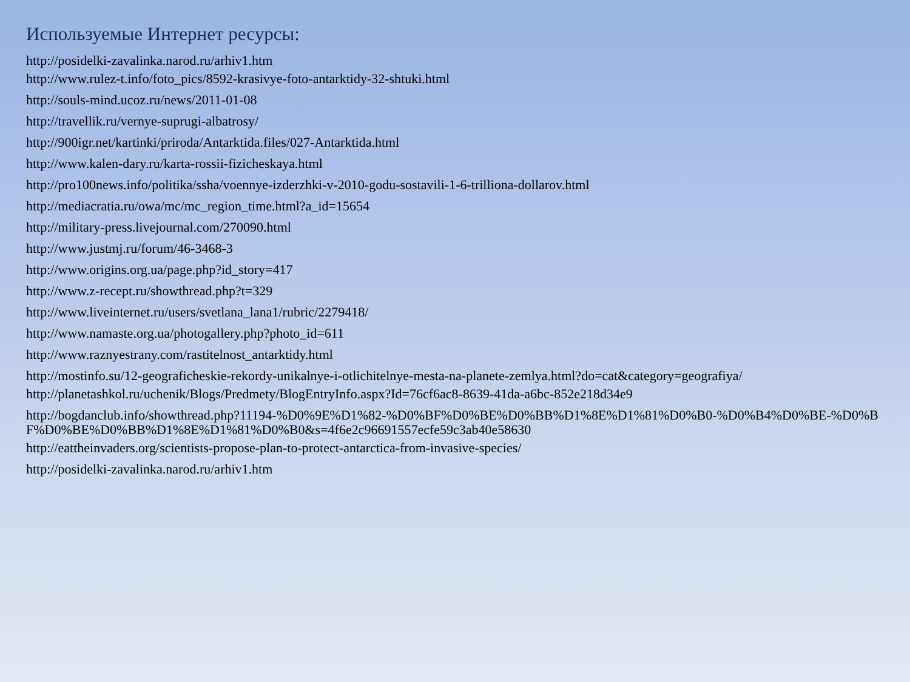Используемые Интернет ресурсы:
http://posidelki-zavalinka.narod.ru/arhiv1.htm
http://www.rulez-t.info/foto_pics/8592-krasivye-foto-antarktidy-32-shtuki.html
http://souls-mind.ucoz.ru/news/2011-01-08
http://travellik.ru/vernye-suprugi-albatrosy/
http://900igr.net/kartinki/priroda/Antarktida.files/027-Antarktida.html
http://www.kalen-dary.ru/karta-rossii-fizicheskaya.html
http://pro100news.info/politika/ssha/voennye-izderzhki-v-2010-godu-sostavili-1-6-trilliona-dollarov.html
http://mediacratia.ru/owa/mc/mc_region_time.html?a_id=15654
http://military-press.livejournal.com/270090.html
http://www.justmj.ru/forum/46-3468-3
http://www.origins.org.ua/page.php?id_story=417
http://www.z-recept.ru/showthread.php?t=329
http://www.liveinternet.ru/users/svetlana_lana1/rubric/2279418/
http://www.namaste.org.ua/photogallery.php?photo_id=611
http://www.raznyestrany.com/rastitelnost_antarktidy.html
http://mostinfo.su/12-geograficheskie-rekordy-unikalnye-i-otlichitelnye-mesta-na-planete-zemlya.html?do=cat&category=geografiya/
http://planetashkol.ru/uchenik/Blogs/Predmety/BlogEntryInfo.aspx?Id=76cf6ac8-8639-41da-a6bc-852e218d34e9
http://bogdanclub.info/showthread.php?11194-%D0%9E%D1%82-%D0%BF%D0%BE%D0%BB%D1%8E%D1%81%D0%B0-%D0%B4%D0%BE-%D0%BF%D0%BE%D0%BB%D1%8E%D1%81%D0%B0&s=4f6e2c96691557ecfe59c3ab40e58630
http://eattheinvaders.org/scientists-propose-plan-to-protect-antarctica-from-invasive-species/
http://posidelki-zavalinka.narod.ru/arhiv1.htm